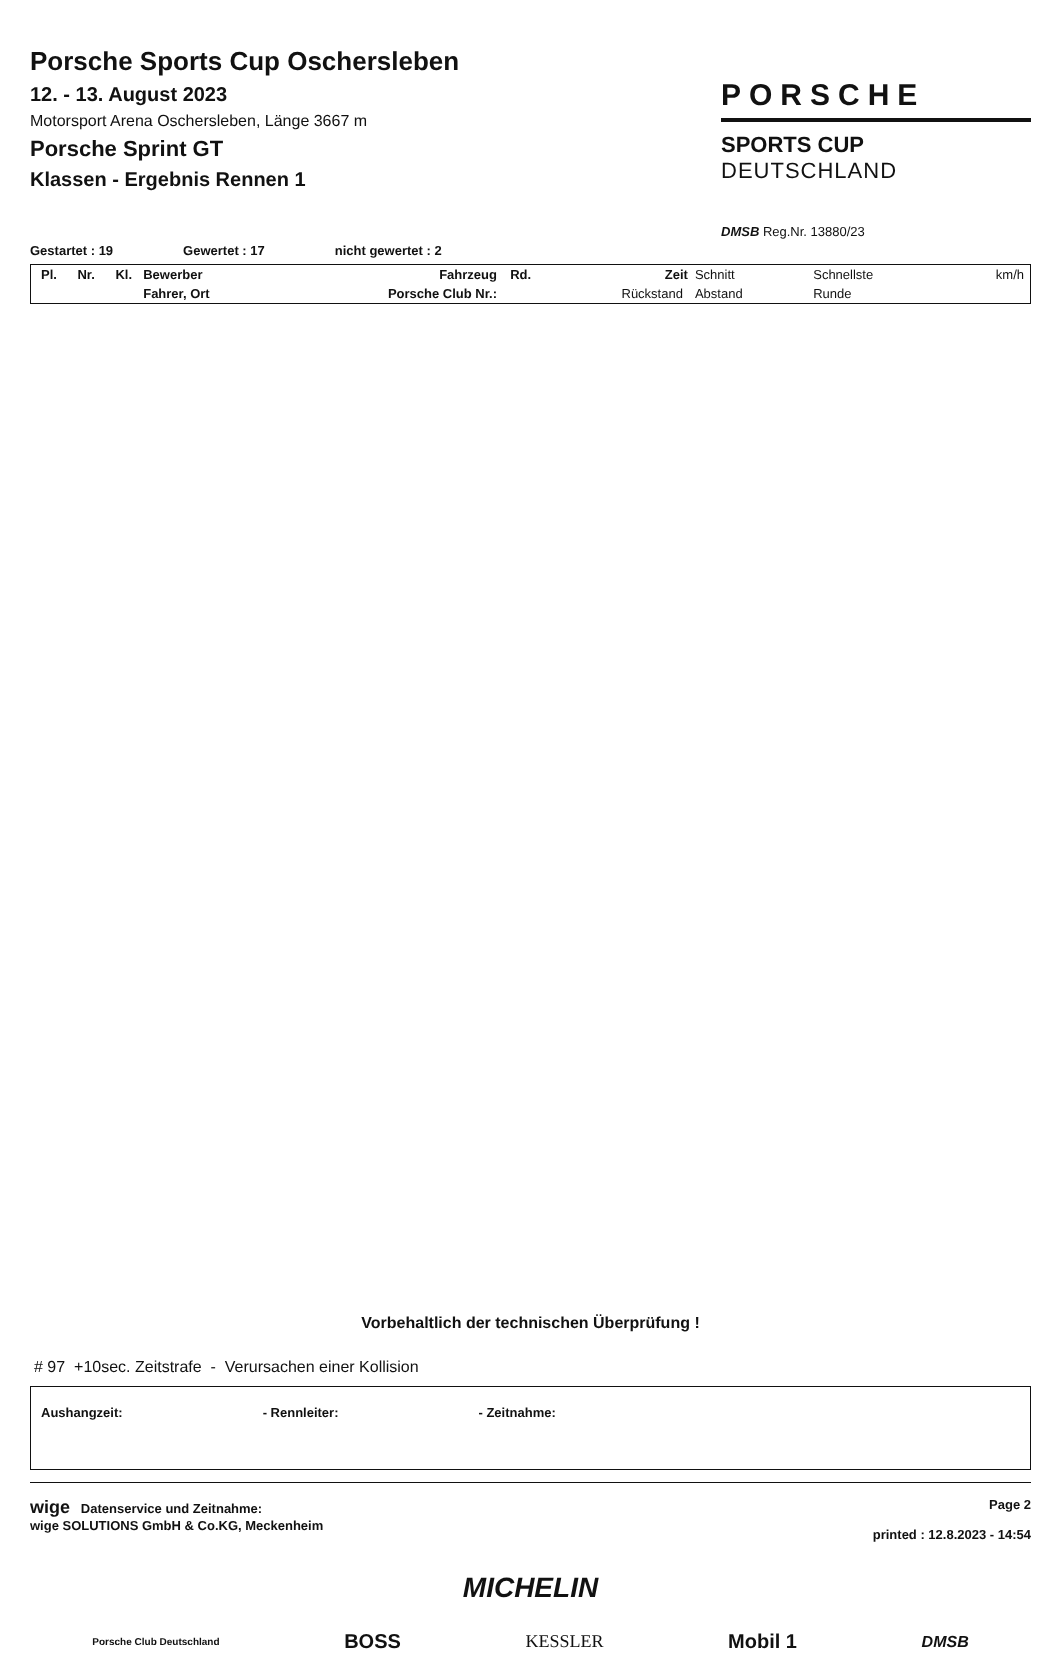Porsche Sports Cup Oschersleben
12. - 13. August 2023
Motorsport Arena Oschersleben, Länge 3667 m
Porsche Sprint GT
Klassen - Ergebnis Rennen 1
PORSCHE
SPORTS CUP
DEUTSCHLAND
DMSB Reg.Nr. 13880/23
Gestartet : 19 Gewertet : 17 nicht gewertet : 2
| Pl. | Nr. | Kl. | Bewerber | Fahrzeug | Rd. | Zeit | Schnitt | Schnellste | km/h |
| | | | Fahrer, Ort | Porsche Club Nr.: | | Rückstand | Abstand | Runde | |
Vorbehaltlich der technischen Überprüfung !
# 97 +10sec. Zeitstrafe - Verursachen einer Kollision
Aushangzeit: - Rennleiter: - Zeitnahme:
wige Datenservice und Zeitnahme:
wige SOLUTIONS GmbH & Co.KG, Meckenheim
Page 2
printed : 12.8.2023 - 14:54
MICHELIN
Porsche Club Deutschland BOSS KESSLER Mobil 1 DMSB